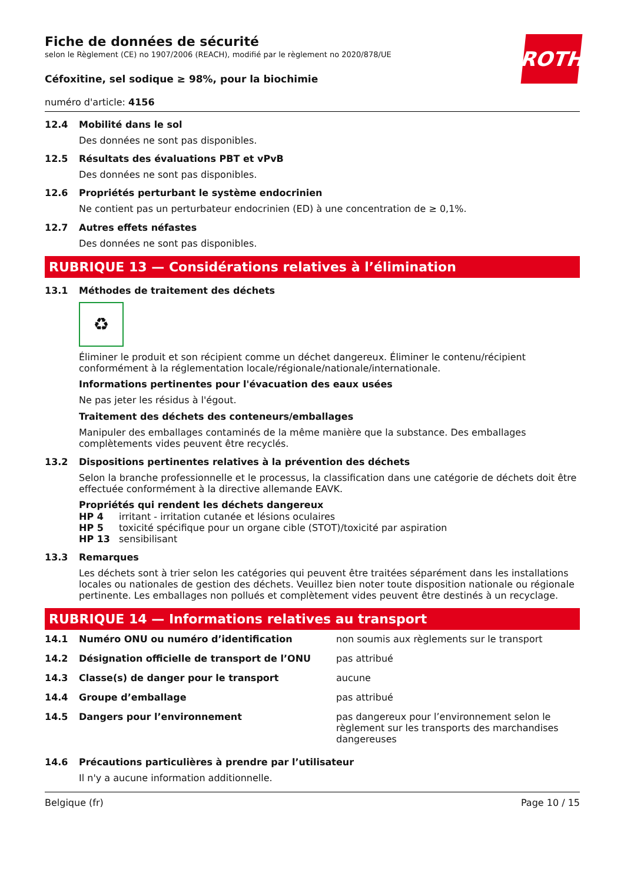ROTH
Fiche de données de sécurité
selon le Règlement (CE) no 1907/2006 (REACH), modifié par le règlement no 2020/878/UE
Céfoxitine, sel sodique ≥ 98%, pour la biochimie
numéro d'article: 4156
12.4 Mobilité dans le sol
Des données ne sont pas disponibles.
12.5 Résultats des évaluations PBT et vPvB
Des données ne sont pas disponibles.
12.6 Propriétés perturbant le système endocrinien
Ne contient pas un perturbateur endocrinien (ED) à une concentration de ≥ 0,1%.
12.7 Autres effets néfastes
Des données ne sont pas disponibles.
RUBRIQUE 13 — Considérations relatives à l’élimination
13.1 Méthodes de traitement des déchets
♻
Éliminer le produit et son récipient comme un déchet dangereux. Éliminer le contenu/récipient conformément à la réglementation locale/régionale/nationale/internationale.
Informations pertinentes pour l'évacuation des eaux usées
Ne pas jeter les résidus à l'égout.
Traitement des déchets des conteneurs/emballages
Manipuler des emballages contaminés de la même manière que la substance. Des emballages complètements vides peuvent être recyclés.
13.2 Dispositions pertinentes relatives à la prévention des déchets
Selon la branche professionnelle et le processus, la classification dans une catégorie de déchets doit être effectuée conformément à la directive allemande EAVK.
Propriétés qui rendent les déchets dangereux
| HP 4 | irritant - irritation cutanée et lésions oculaires |
| HP 5 | toxicité spécifique pour un organe cible (STOT)/toxicité par aspiration |
| HP 13 | sensibilisant |
13.3 Remarques
Les déchets sont à trier selon les catégories qui peuvent être traitées séparément dans les installations locales ou nationales de gestion des déchets. Veuillez bien noter toute disposition nationale ou régionale pertinente. Les emballages non pollués et complètement vides peuvent être destinés à un recyclage.
RUBRIQUE 14 — Informations relatives au transport
| 14.1 | Numéro ONU ou numéro d’identification | non soumis aux règlements sur le transport |
| 14.2 | Désignation officielle de transport de l’ONU | pas attribué |
| 14.3 | Classe(s) de danger pour le transport | aucune |
| 14.4 | Groupe d’emballage | pas attribué |
| 14.5 | Dangers pour l’environnement | pas dangereux pour l’environnement selon le règlement sur les transports des marchandises dangereuses |
14.6 Précautions particulières à prendre par l’utilisateur
Il n'y a aucune information additionnelle.
Belgique (fr) Page 10 / 15